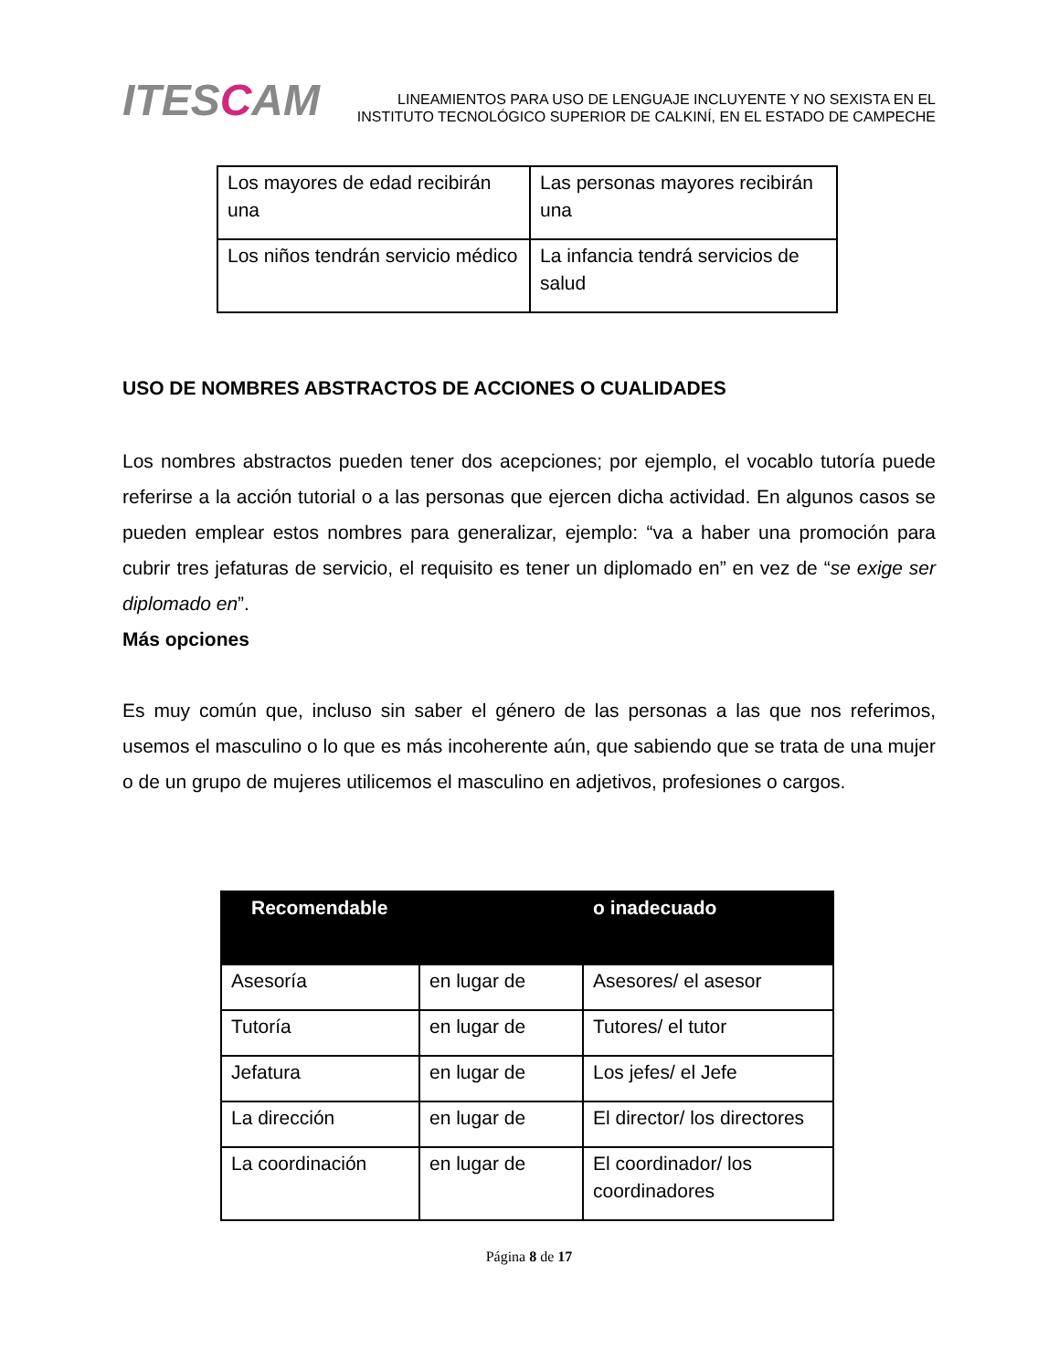ITESCAM
LINEAMIENTOS PARA USO DE LENGUAJE INCLUYENTE Y NO SEXISTA EN EL
INSTITUTO TECNOLÓGICO SUPERIOR DE CALKINÍ, EN EL ESTADO DE CAMPECHE
| Los mayores de edad recibirán una | Las personas mayores recibirán una |
| Los niños tendrán servicio médico | La infancia tendrá servicios de salud |
USO DE NOMBRES ABSTRACTOS DE ACCIONES O CUALIDADES
Los nombres abstractos pueden tener dos acepciones; por ejemplo, el vocablo tutoría puede referirse a la acción tutorial o a las personas que ejercen dicha actividad. En algunos casos se pueden emplear estos nombres para generalizar, ejemplo: “va a haber una promoción para cubrir tres jefaturas de servicio, el requisito es tener un diplomado en” en vez de “se exige ser diplomado en”.
Más opciones
Es muy común que, incluso sin saber el género de las personas a las que nos referimos, usemos el masculino o lo que es más incoherente aún, que sabiendo que se trata de una mujer o de un grupo de mujeres utilicemos el masculino en adjetivos, profesiones o cargos.
| Recomendable | | o inadecuado |
| --- | --- | --- |
| Asesoría | en lugar de | Asesores/ el asesor |
| Tutoría | en lugar de | Tutores/ el tutor |
| Jefatura | en lugar de | Los jefes/ el Jefe |
| La dirección | en lugar de | El director/ los directores |
| La coordinación | en lugar de | El coordinador/ los coordinadores |
Página 8 de 17